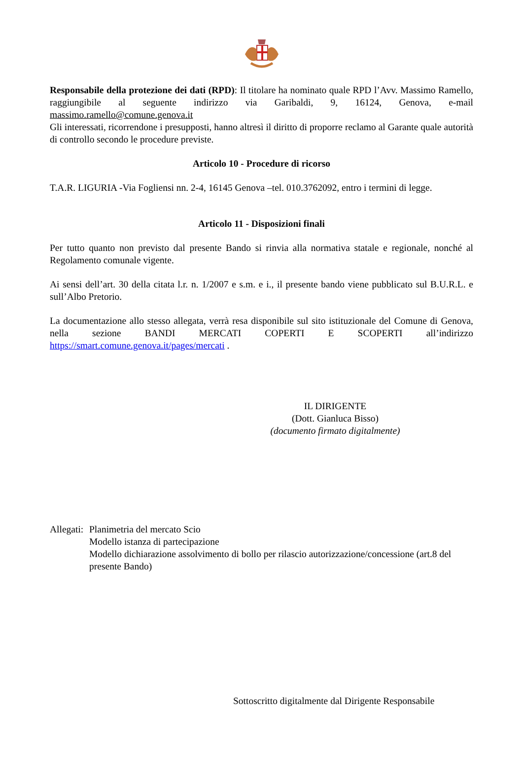Responsabile della protezione dei dati (RPD): Il titolare ha nominato quale RPD l’Avv. Massimo Ramello, raggiungibile al seguente indirizzo via Garibaldi, 9, 16124, Genova, e-mail massimo.ramello@comune.genova.it
Gli interessati, ricorrendone i presupposti, hanno altresì il diritto di proporre reclamo al Garante quale autorità di controllo secondo le procedure previste.
Articolo 10 - Procedure di ricorso
T.A.R. LIGURIA -Via Fogliensi nn. 2-4, 16145 Genova –tel. 010.3762092, entro i termini di legge.
Articolo 11 - Disposizioni finali
Per tutto quanto non previsto dal presente Bando si rinvia alla normativa statale e regionale, nonché al Regolamento comunale vigente.
Ai sensi dell’art. 30 della citata l.r. n. 1/2007 e s.m. e i., il presente bando viene pubblicato sul B.U.R.L. e sull’Albo Pretorio.
La documentazione allo stesso allegata, verrà resa disponibile sul sito istituzionale del Comune di Genova, nella sezione BANDI MERCATI COPERTI E SCOPERTI all’indirizzo https://smart.comune.genova.it/pages/mercati .
IL DIRIGENTE
(Dott. Gianluca Bisso)
(documento firmato digitalmente)
Allegati:
Planimetria del mercato Scio
Modello istanza di partecipazione
Modello dichiarazione assolvimento di bollo per rilascio autorizzazione/concessione (art.8 del presente Bando)
Sottoscritto digitalmente dal Dirigente Responsabile